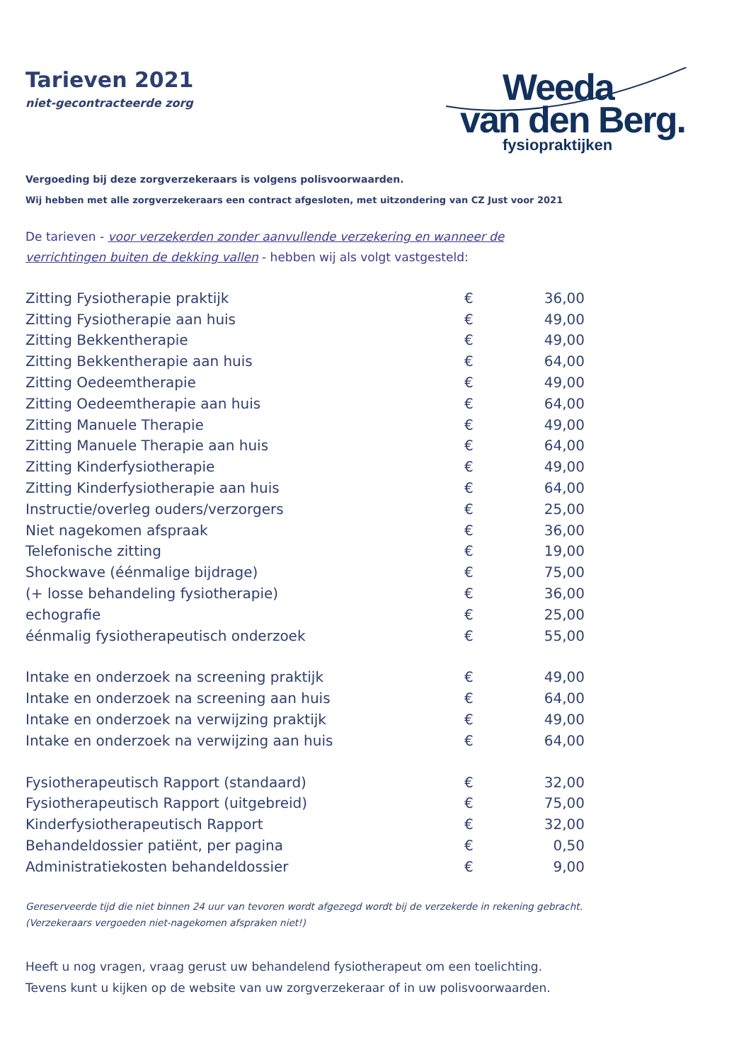Tarieven 2021
niet-gecontracteerde zorg
Weeda
van den Berg.
fysiopraktijken
Vergoeding bij deze zorgverzekeraars is volgens polisvoorwaarden.
Wij hebben met alle zorgverzekeraars een contract afgesloten, met uitzondering van CZ Just voor 2021
De tarieven - voor verzekerden zonder aanvullende verzekering en wanneer de
verrichtingen buiten de dekking vallen - hebben wij als volgt vastgesteld:
| Zitting Fysiotherapie praktijk | € | 36,00 |
| Zitting Fysiotherapie aan huis | € | 49,00 |
| Zitting Bekkentherapie | € | 49,00 |
| Zitting Bekkentherapie aan huis | € | 64,00 |
| Zitting Oedeemtherapie | € | 49,00 |
| Zitting Oedeemtherapie aan huis | € | 64,00 |
| Zitting Manuele Therapie | € | 49,00 |
| Zitting Manuele Therapie aan huis | € | 64,00 |
| Zitting Kinderfysiotherapie | € | 49,00 |
| Zitting Kinderfysiotherapie aan huis | € | 64,00 |
| Instructie/overleg ouders/verzorgers | € | 25,00 |
| Niet nagekomen afspraak | € | 36,00 |
| Telefonische zitting | € | 19,00 |
| Shockwave (éénmalige bijdrage) | € | 75,00 |
| (+ losse behandeling fysiotherapie) | € | 36,00 |
| echografie | € | 25,00 |
| éénmalig fysiotherapeutisch onderzoek | € | 55,00 |
| Intake en onderzoek na screening praktijk | € | 49,00 |
| Intake en onderzoek na screening aan huis | € | 64,00 |
| Intake en onderzoek na verwijzing praktijk | € | 49,00 |
| Intake en onderzoek na verwijzing aan huis | € | 64,00 |
| Fysiotherapeutisch Rapport (standaard) | € | 32,00 |
| Fysiotherapeutisch Rapport (uitgebreid) | € | 75,00 |
| Kinderfysiotherapeutisch Rapport | € | 32,00 |
| Behandeldossier patiënt, per pagina | € | 0,50 |
| Administratiekosten behandeldossier | € | 9,00 |
Gereserveerde tijd die niet binnen 24 uur van tevoren wordt afgezegd wordt bij de verzekerde in rekening gebracht.
(Verzekeraars vergoeden niet-nagekomen afspraken niet!)
Heeft u nog vragen, vraag gerust uw behandelend fysiotherapeut om een toelichting.
Tevens kunt u kijken op de website van uw zorgverzekeraar of in uw polisvoorwaarden.